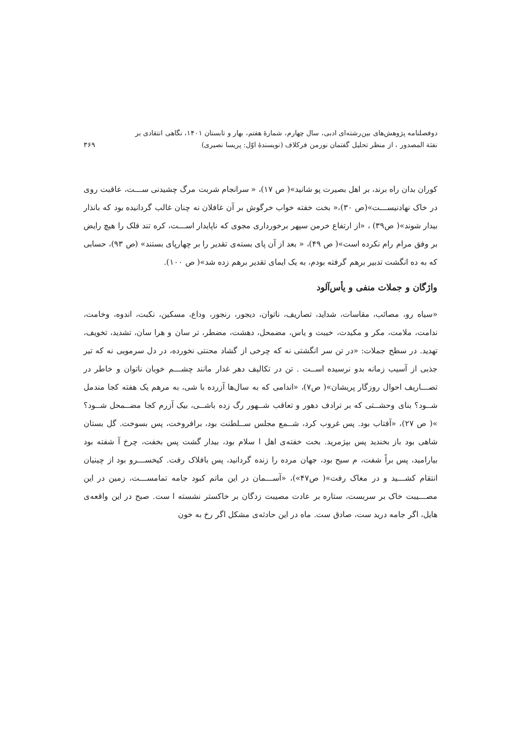دوفصلنامه پژوهش‌های بین‌رشته‌ای ادبی، سال چهارم، شمارهٔ هفتم، بهار و تابستان ۱۴۰۱، نگاهی انتقادی بر
نفثة المصدور ، از منظر تحلیل گفتمان نورمن فرکلاف (نویسندهٔ اوّل: پریسا نصیری)
۳۶۹
کوران بدان راه برند، بر اهل بصیرت پو شانید»( ص ۱۷)، « سرانجام شربت مرگ چشیدنی ســـت، عاقبت روی در خاک نهادنیســـت»(ص ۳۰)،« بخت خفته خواب خرگوش بر آن غافلان نه چنان غالب گردانیده بود که بانذار بیدار شوند»( ص۳۹) ، «از ارتفاع خرمن سپهر برخورداری مجوی که ناپایدار اســـت، کره تند فلک را هیچ رایض بر وفق مرام رام نکرده است»( ص ۴۹)، « بعد از آن پای بسته‌ی تقدیر را بر چهارپای بستند» (ص ۹۳)، حسابی که به ده انگشت تدبیر برهم گرفته بودم، به یک ایمای تقدیر برهم زده شد»( ص ۱۰۰).
واژگان و جملات منفی و یأس‌آلود
«سیاه رو، مصائب، مقاسات، شداید، تصاریف، ناتوان، دیجور، رنجور، وداع، مسکین، نکبت، اندوه، وخامت، ندامت، ملامت، مکر و مکیدت، خیبت و یاس، مضمحل، دهشت، مضطر، تر سان و هرا سان، تشدید، تخویف، تهدید. در سطح جملات: «در تن سر انگشتی نه که چرخی از گشاد محنتی نخورده، در دل سرمویی نه که تیر جذبی از آسیب زمانه بدو نرسیده اســت . تن در تکالیف دهر غدار مانند چشـــم خوبان ناتوان و خاطر در تصـــاریف احوال روزگار پریشان»( ص۷)، «اندامی که به سال‌ها آزرده با شی، به مرهم یک هفته کجا مندمل شــود؟ بنای وحشــتی که بر ترادف دهور و تعاقب شــهور رگ زده باشــی، بیک آزرم کجا مضــمحل شــود؟ »( ص ۲۷)، «آفتاب بود. پس غروب کرد، شــمع مجلس ســلطنت بود، برافروخت، پس بسوخت. گل بستان شاهی بود باز بخندید پس بپژمرید. بخت خفته‌ی اهل ا سلام بود، بیدار گشت پس بخفت، چرخ آ شفته بود بیارامید، پس براً شفت، م سیح بود، جهان مرده را زنده گردانید، پس بافلاک رفت. کیخســـرو بود از چینیان انتقام کشـــید و در مغاک رفت»( ص۴۷»)، «آســـمان در این ماتم کبود جامه تمامســـت، زمین در این مصـــیبت خاک بر سربست، ستاره بر عادت مصیبت زدگان بر خاکستر نشسته ا ست. صبح در این واقعه‌ی هایل، اگر جامه درید ست، صادق ست. ماه در این حادثه‌ی مشکل اگر رخ به خون